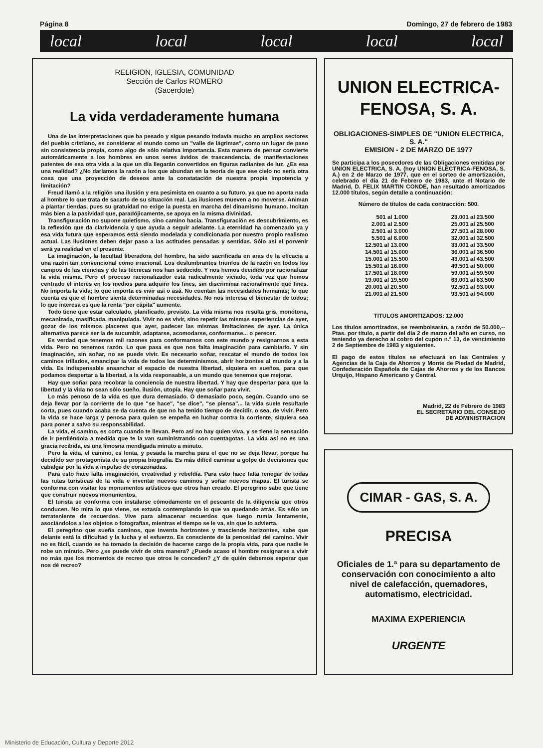Página 8 Domingo, 27 de febrero de 1983
local local local local local
RELIGION, IGLESIA, COMUNIDAD
Sección de Carlos ROMERO
(Sacerdote)
La vida verdaderamente humana
Una de las interpretaciones que ha pesado y sigue pesando todavía mucho en amplios sectores del pueblo cristiano, es considerar el mundo como un "valle de lágrimas", como un lugar de paso sin consistencia propia, como algo de sólo relativa importancia. Esta manera de pensar convierte automáticamente a los hombres en unos seres ávidos de trascendencia, de manifestaciones patentes de esa otra vida a la que un día llegarán convertidos en figuras radiantes de luz. ¿Es esa una realidad? ¿No daríamos la razón a los que abundan en la teoría de que ese cielo no sería otra cosa que una proyección de deseos ante la constatación de nuestra propia impotencia y limitación?
Freud llamó a la religión una ilusión y era pesimista en cuanto a su futuro, ya que no aporta nada al hombre lo que trata de sacarlo de su situación real. Las ilusiones mueven a no moverse. Animan a plantar tiendas, pues su gratuidad no exige la puesta en marcha del dinamismo humano. Incitan más bien a la pasividad que, paradójicamente, se apoya en la misma divinidad.
Transfiguración no supone quietismo, sino camino hacia. Transfiguración es descubrimiento, es la reflexión que da clarividencia y que ayuda a seguir adelante. La eternidad ha comenzado ya y esa vida futura que esperamos está siendo modelada y condicionada por nuestro propio realismo actual. Las ilusiones deben dejar paso a las actitudes pensadas y sentidas. Sólo así el porvenir será ya realidad en el presente.
La imaginación, la facultad liberadora del hombre, ha sido sacrificada en aras de la eficacia a una razón tan convencional como irracional. Los deslumbrantes triunfos de la razón en todos los campos de las ciencias y de las técnicas nos han seducido. Y nos hemos decidido por racionalizar la vida misma. Pero el proceso racionalizador está radicalmente viciado, toda vez que hemos centrado el interés en los medios para adquirir los fines, sin discriminar racionalmente qué fines. No importa la vida; lo que importa es vivir así o asá. No cuentan las necesidades humanas; lo que cuenta es que el hombre sienta determinadas necesidades. No nos interesa el bienestar de todos; lo que interesa es que la renta "per cápita" aumente.
Todo tiene que estar calculado, planificado, previsto. La vida misma nos resulta gris, monótona, mecanizada, masificada, manipulada. Vivir no es vivir, sino repetir las mismas experiencias de ayer, gozar de los mismos placeres que ayer, padecer las mismas limitaciones de ayer. La única alternativa parece ser la de sucumbir, adaptarse, acomodarse, conformarse... o perecer.
Es verdad que tenemos mil razones para conformarnos con este mundo y resignarnos a esta vida. Pero no tenemos razón. Lo que pasa es que nos falta imaginación para cambiarlo. Y sin imaginación, sin soñar, no se puede vivir. Es necesario soñar, rescatar el mundo de todos los caminos trillados, emancipar la vida de todos los determinismos, abrir horizontes al mundo y a la vida. Es indispensable ensanchar el espacio de nuestra libertad, siquiera en sueños, para que podamos despertar a la libertad, a la vida responsable, a un mundo que tenemos que mejorar.
Hay que soñar para recobrar la conciencia de nuestra libertad. Y hay que despertar para que la libertad y la vida no sean sólo sueño, ilusión, utopía. Hay que soñar para vivir.
Lo más penoso de la vida es que dura demasiado. O demasiado poco, según. Cuando uno se deja llevar por la corriente de lo que "se hace", "se dice", "se piensa"... la vida suele resultarle corta, pues cuando acaba se da cuenta de que no ha tenido tiempo de decidir, o sea, de vivir. Pero la vida se hace larga y penosa para quien se empeña en luchar contra la corriente, siquiera sea para poner a salvo su responsabilidad.
La vida, el camino, es corta cuando te llevan. Pero así no hay quien viva, y se tiene la sensación de ir perdiéndola a medida que te la van suministrando con cuentagotas. La vida así no es una gracia recibida, es una limosna mendigada minuto a minuto.
Pero la vida, el camino, es lenta, y pesada la marcha para el que no se deja llevar, porque ha decidido ser protagonista de su propia biografía. Es más difícil caminar a golpe de decisiones que cabalgar por la vida a impulso de corazonadas.
Para esto hace falta imaginación, creatividad y rebeldía. Para esto hace falta renegar de todas las rutas turísticas de la vida e inventar nuevos caminos y soñar nuevos mapas. El turista se conforma con visitar los monumentos artísticos que otros han creado. El peregrino sabe que tiene que construir nuevos monumentos.
El turista se conforma con instalarse cómodamente en el pescante de la diligencia que otros conducen. No mira lo que viene, se extasía contemplando lo que va quedando atrás. Es sólo un terrateniente de recuerdos. Vive para almacenar recuerdos que luego rumia lentamente, asociándolos a los objetos o fotografías, mientras el tiempo se le va, sin que lo advierta.
El peregrino que sueña caminos, que inventa horizontes y trasciende horizontes, sabe que delante está la dificultad y la lucha y el esfuerzo. Es consciente de la penosidad del camino. Vivir no es fácil, cuando se ha tomado la decisión de hacerse cargo de la propia vida, para que nadie le robe un minuto. Pero ¿se puede vivir de otra manera? ¿Puede acaso el hombre resignarse a vivir no más que los momentos de recreo que otros le conceden? ¿Y de quién debemos esperar que nos dé recreo?
UNION ELECTRICA-
FENOSA, S. A.
OBLIGACIONES-SIMPLES DE "UNION ELECTRICA, S. A."
EMISION - 2 DE MARZO DE 1977
Se participa a los poseedores de las Obligaciones emitidas por UNION ELECTRICA, S. A. (hoy UNION ELECTRICA-FENOSA, S. A.) en 2 de Marzo de 1977, que en el sorteo de amortización, celebrado el día 21 de Febrero de 1983, ante el Notario de Madrid, D. FELIX MARTIN CONDE, han resultado amortizados 12.000 títulos, según detalle a continuación:
Número de títulos de cada contracción: 500.
| 501 al 1.000 | 23.001 al 23.500 |
| 2.001 al 2.500 | 25.001 al 25.500 |
| 2.501 al 3.000 | 27.501 al 28.000 |
| 5.501 al 6.000 | 32.001 al 32.500 |
| 12.501 al 13.000 | 33.001 al 33.500 |
| 14.501 al 15.000 | 36.001 al 36.500 |
| 15.001 al 15.500 | 43.001 al 43.500 |
| 15.501 al 16.000 | 49.501 al 50.000 |
| 17.501 al 18.000 | 59.001 al 59.500 |
| 19.001 al 19.500 | 63.001 al 63.500 |
| 20.001 al 20.500 | 92.501 al 93.000 |
| 21.001 al 21.500 | 93.501 al 94.000 |
TITULOS AMORTIZADOS: 12.000
Los títulos amortizados, se reembolsarán, a razón de 50.000,-- Ptas. por título, a partir del día 2 de marzo del año en curso, no teniendo ya derecho al cobro del cupón n.º 13, de vencimiento 2 de Septiembre de 1983 y siguientes.
El pago de estos títulos se efectuará en las Centrales y Agencias de la Caja de Ahorros y Monte de Piedad de Madrid, Confederación Española de Cajas de Ahorros y de los Bancos Urquijo, Hispano Americano y Central.
Madrid, 22 de Febrero de 1983
EL SECRETARIO DEL CONSEJO
DE ADMINISTRACION
CIMAR - GAS, S. A.
PRECISA
Oficiales de 1.ª para su departamento de conservación con conocimiento a alto nivel de calefacción, quemadores, automatismo, electricidad.
MAXIMA EXPERIENCIA
URGENTE
Ministerio de Educación, Cultura y Deporte 2012